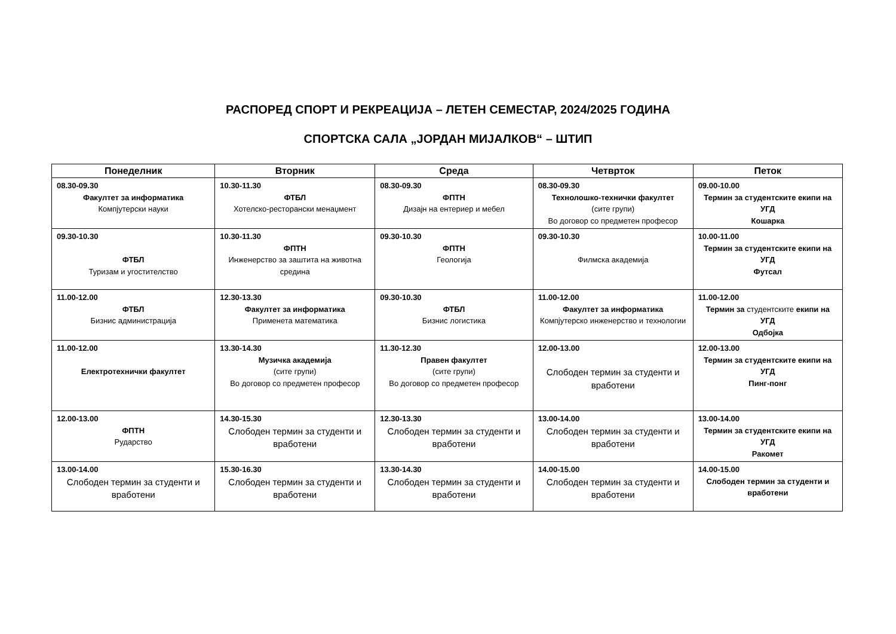РАСПОРЕД СПОРТ И РЕКРЕАЦИЈА – ЛЕТЕН СЕМЕСТАР, 2024/2025 ГОДИНА
СПОРТСКА САЛА „ЈОРДАН МИЈАЛКОВ“ – ШТИП
| Понеделник | Вторник | Среда | Четврток | Петок |
| --- | --- | --- | --- | --- |
| 08.30-09.30 Факултет за информатика Компјутерски науки | 10.30-11.30 ФТБЛ Хотелско-ресторански менаџмент | 08.30-09.30 ФПТН Дизајн на ентериер и мебел | 08.30-09.30 Технолошко-технички факултет (сите групи) Во договор со предметен професор | 09.00-10.00 Термин за студентските екипи на УГД Кошарка |
| 09.30-10.30 ФТБЛ Туризам и угостителство | 10.30-11.30 ФПТН Инженерство за заштита на животна средина | 09.30-10.30 ФПТН Геологија | 09.30-10.30 Филмска академија | 10.00-11.00 Термин за студентските екипи на УГД Футсал |
| 11.00-12.00 ФТБЛ Бизнис администрација | 12.30-13.30 Факултет за информатика Применета математика | 09.30-10.30 ФТБЛ Бизнис логистика | 11.00-12.00 Факултет за информатика Компјутерско инженерство и технологии | 11.00-12.00 Термин за студентските екипи на УГД Одбојка |
| 11.00-12.00 Електротехнички факултет | 13.30-14.30 Музичка академија (сите групи) Во договор со предметен професор | 11.30-12.30 Правен факултет (сите групи) Во договор со предметен професор | 12.00-13.00 Слободен термин за студенти и вработени | 12.00-13.00 Термин за студентските екипи на УГД Пинг-понг |
| 12.00-13.00 ФПТН Рударство | 14.30-15.30 Слободен термин за студенти и вработени | 12.30-13.30 Слободен термин за студенти и вработени | 13.00-14.00 Слободен термин за студенти и вработени | 13.00-14.00 Термин за студентските екипи на УГД Ракомет |
| 13.00-14.00 Слободен термин за студенти и вработени | 15.30-16.30 Слободен термин за студенти и вработени | 13.30-14.30 Слободен термин за студенти и вработени | 14.00-15.00 Слободен термин за студенти и вработени | 14.00-15.00 Слободен термин за студенти и вработени |